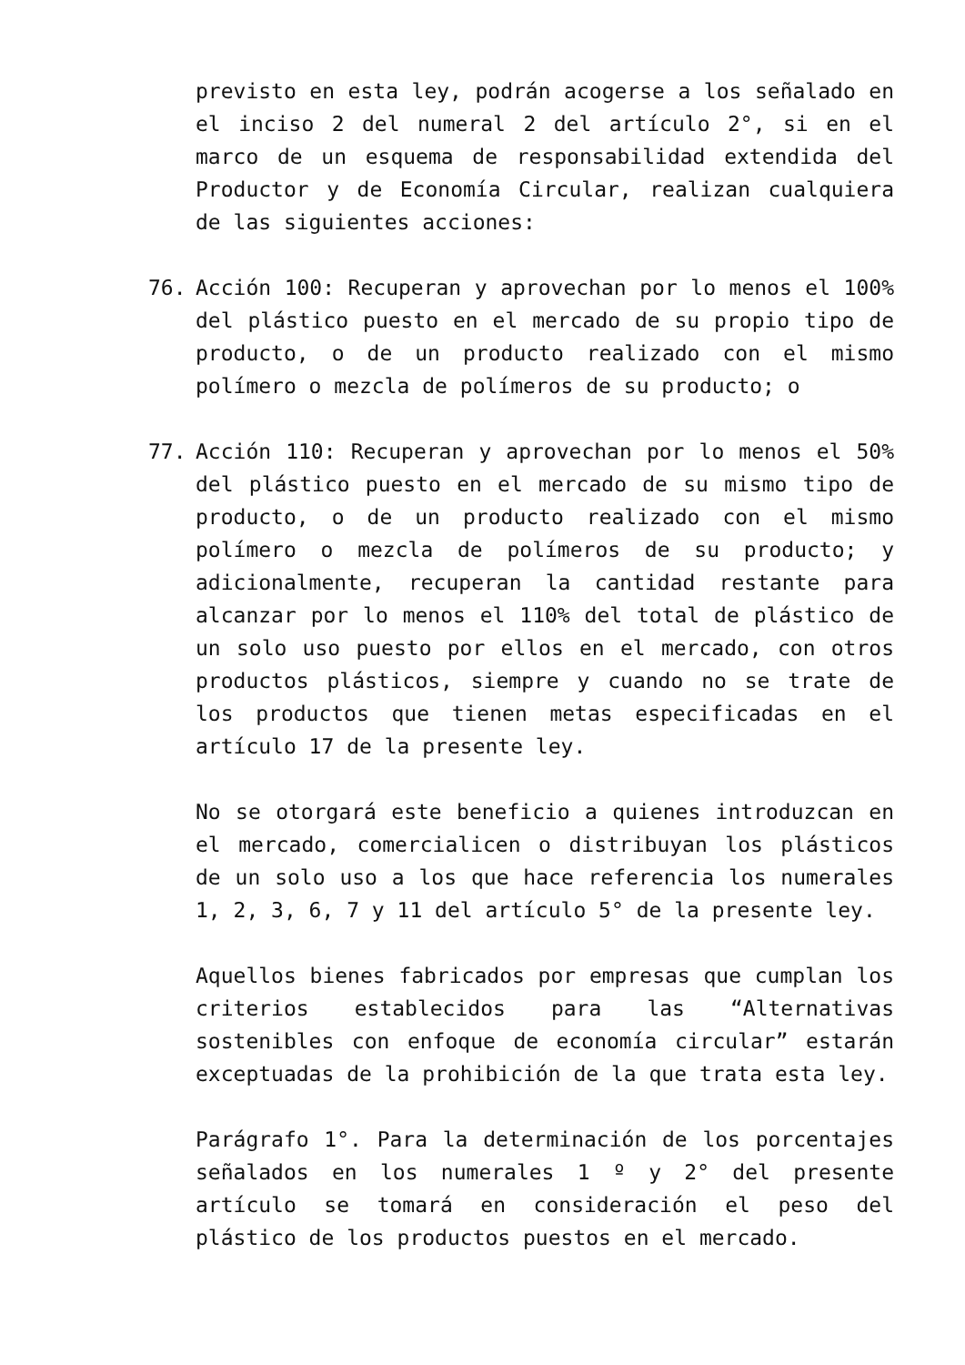previsto en esta ley, podrán acogerse a los señalado en el inciso 2 del numeral 2 del artículo 2°, si en el marco de un esquema de responsabilidad extendida del Productor y de Economía Circular, realizan cualquiera de las siguientes acciones:
76. Acción 100: Recuperan y aprovechan por lo menos el 100% del plástico puesto en el mercado de su propio tipo de producto, o de un producto realizado con el mismo polímero o mezcla de polímeros de su producto; o
77. Acción 110: Recuperan y aprovechan por lo menos el 50% del plástico puesto en el mercado de su mismo tipo de producto, o de un producto realizado con el mismo polímero o mezcla de polímeros de su producto; y adicionalmente, recuperan la cantidad restante para alcanzar por lo menos el 110% del total de plástico de un solo uso puesto por ellos en el mercado, con otros productos plásticos, siempre y cuando no se trate de los productos que tienen metas especificadas en el artículo 17 de la presente ley.
No se otorgará este beneficio a quienes introduzcan en el mercado, comercialicen o distribuyan los plásticos de un solo uso a los que hace referencia los numerales 1, 2, 3, 6, 7 y 11 del artículo 5° de la presente ley.
Aquellos bienes fabricados por empresas que cumplan los criterios establecidos para las “Alternativas sostenibles con enfoque de economía circular” estarán exceptuadas de la prohibición de la que trata esta ley.
Parágrafo 1°. Para la determinación de los porcentajes señalados en los numerales 1 º y 2° del presente artículo se tomará en consideración el peso del plástico de los productos puestos en el mercado.